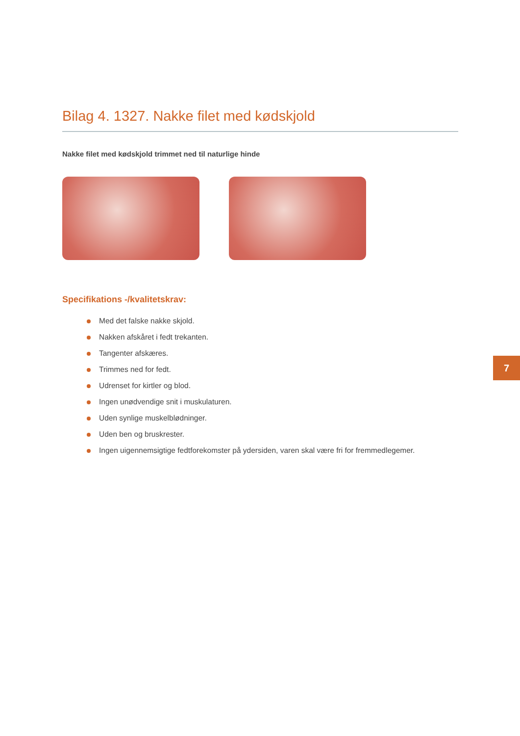Bilag 4. 1327. Nakke filet med kødskjold
Nakke filet med kødskjold trimmet ned til naturlige hinde
Specifikations -/kvalitetskrav:
Med det falske nakke skjold.
Nakken afskåret i fedt trekanten.
Tangenter afskæres.
Trimmes ned for fedt.
Udrenset for kirtler og blod.
Ingen unødvendige snit i muskulaturen.
Uden synlige muskelblødninger.
Uden ben og bruskrester.
Ingen uigennemsigtige fedtforekomster på ydersiden, varen skal være fri for fremmedlegemer.
7